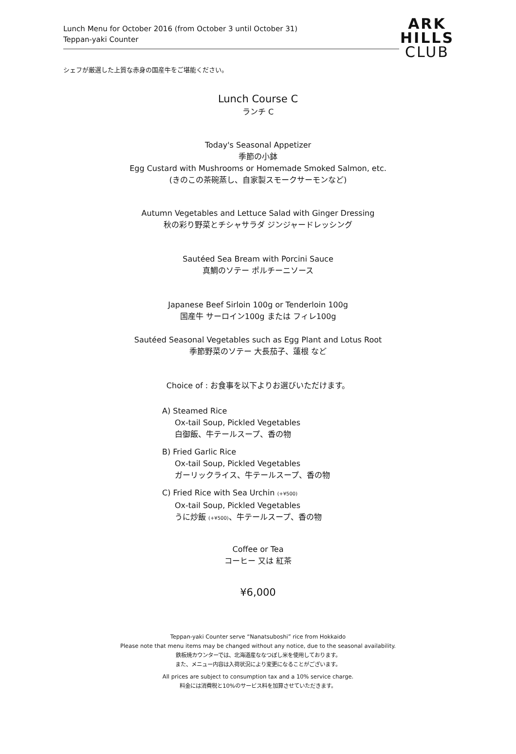Lunch Menu for October 2016 (from October 3 until October 31)
Teppan-yaki Counter
ARK
HILLS
CLUB
シェフが厳選した上質な赤身の国産牛をご堪能ください。
Lunch Course C
ランチ C
Today's Seasonal Appetizer
季節の小鉢
Egg Custard with Mushrooms or Homemade Smoked Salmon, etc.
(きのこの茶碗蒸し、自家製スモークサーモンなど)
Autumn Vegetables and Lettuce Salad with Ginger Dressing
秋の彩り野菜とチシャサラダ ジンジャードレッシング
Sautéed Sea Bream with Porcini Sauce
真鯛のソテー ポルチーニソース
Japanese Beef Sirloin 100g or Tenderloin 100g
国産牛 サーロイン100g または フィレ100g
Sautéed Seasonal Vegetables such as Egg Plant and Lotus Root
季節野菜のソテー 大長茄子、蓮根 など
Choice of : お食事を以下よりお選びいただけます。
A) Steamed Rice
Ox-tail Soup, Pickled Vegetables
白御飯、牛テールスープ、香の物
B) Fried Garlic Rice
Ox-tail Soup, Pickled Vegetables
ガーリックライス、牛テールスープ、香の物
C) Fried Rice with Sea Urchin (+¥500)
Ox-tail Soup, Pickled Vegetables
うに炒飯 (+¥500)、牛テールスープ、香の物
Coffee or Tea
コーヒー 又は 紅茶
¥6,000
Teppan-yaki Counter serve “Nanatsuboshi” rice from Hokkaido
Please note that menu items may be changed without any notice, due to the seasonal availability.
鉄板焼カウンターでは、北海道産ななつぼし米を使用しております。
また、メニュー内容は入荷状況により変更になることがございます。
All prices are subject to consumption tax and a 10% service charge.
料金には消費税と10%のサービス料を加算させていただきます。